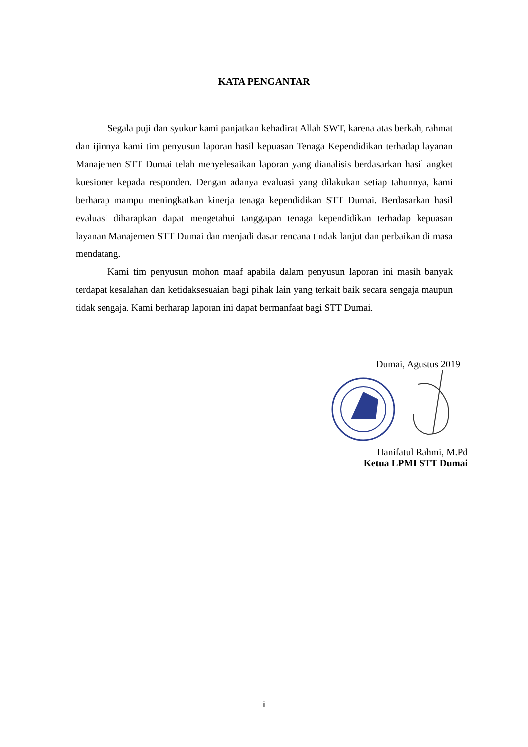KATA PENGANTAR
Segala puji dan syukur kami panjatkan kehadirat Allah SWT, karena atas berkah, rahmat dan ijinnya kami tim penyusun laporan hasil kepuasan Tenaga Kependidikan terhadap layanan Manajemen STT Dumai telah menyelesaikan laporan yang dianalisis berdasarkan hasil angket kuesioner kepada responden. Dengan adanya evaluasi yang dilakukan setiap tahunnya, kami berharap mampu meningkatkan kinerja tenaga kependidikan STT Dumai. Berdasarkan hasil evaluasi diharapkan dapat mengetahui tanggapan tenaga kependidikan terhadap kepuasan layanan Manajemen STT Dumai dan menjadi dasar rencana tindak lanjut dan perbaikan di masa mendatang.
Kami tim penyusun mohon maaf apabila dalam penyusun laporan ini masih banyak terdapat kesalahan dan ketidaksesuaian bagi pihak lain yang terkait baik secara sengaja maupun tidak sengaja. Kami berharap laporan ini dapat bermanfaat bagi STT Dumai.
Dumai, Agustus 2019
Hanifatul Rahmi, M.Pd
Ketua LPMI STT Dumai
ii